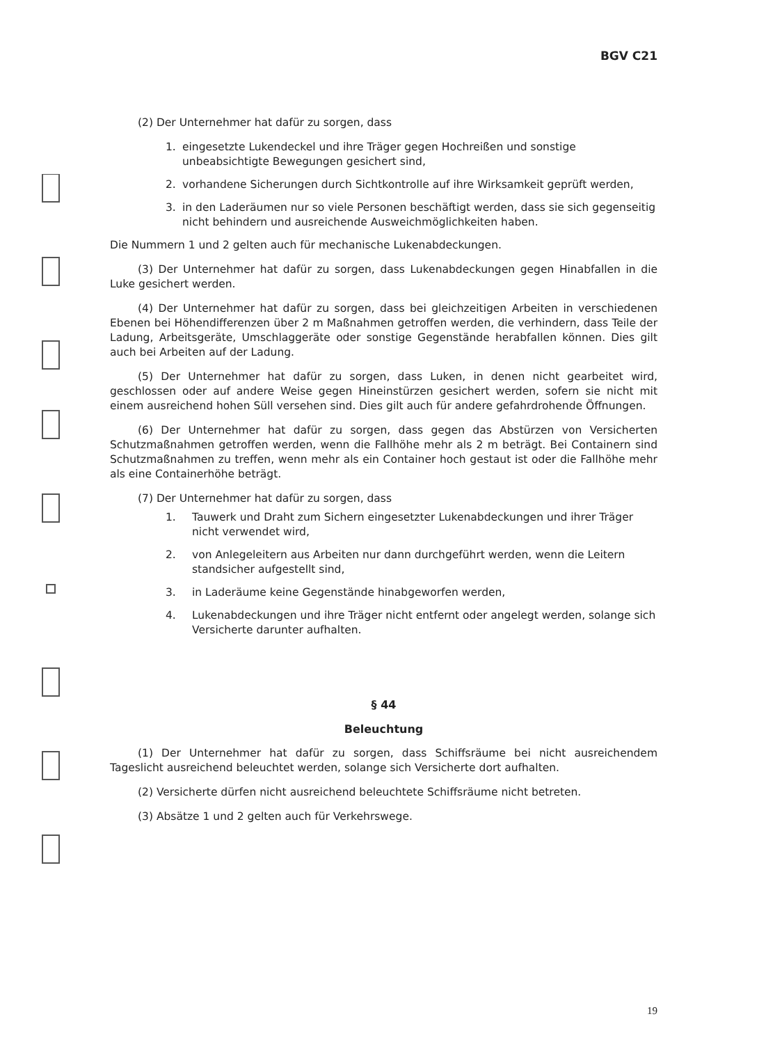BGV C21
(2) Der Unternehmer hat dafür zu sorgen, dass
1. eingesetzte Lukendeckel und ihre Träger gegen Hochreißen und sonstige unbeabsichtigte Bewegungen gesichert sind,
2. vorhandene Sicherungen durch Sichtkontrolle auf ihre Wirksamkeit geprüft werden,
3. in den Laderäumen nur so viele Personen beschäftigt werden, dass sie sich gegenseitig nicht behindern und ausreichende Ausweichmöglichkeiten haben.
Die Nummern 1 und 2 gelten auch für mechanische Lukenabdeckungen.
(3) Der Unternehmer hat dafür zu sorgen, dass Lukenabdeckungen gegen Hinabfallen in die Luke gesichert werden.
(4) Der Unternehmer hat dafür zu sorgen, dass bei gleichzeitigen Arbeiten in verschiedenen Ebenen bei Höhendifferenzen über 2 m Maßnahmen getroffen werden, die verhindern, dass Teile der Ladung, Arbeitsgeräte, Umschlaggeräte oder sonstige Gegenstände herabfallen können. Dies gilt auch bei Arbeiten auf der Ladung.
(5) Der Unternehmer hat dafür zu sorgen, dass Luken, in denen nicht gearbeitet wird, geschlossen oder auf andere Weise gegen Hineinstürzen gesichert werden, sofern sie nicht mit einem ausreichend hohen Süll versehen sind. Dies gilt auch für andere gefahrdrohende Öffnungen.
(6) Der Unternehmer hat dafür zu sorgen, dass gegen das Abstürzen von Versicherten Schutzmaßnahmen getroffen werden, wenn die Fallhöhe mehr als 2 m beträgt. Bei Containern sind Schutzmaßnahmen zu treffen, wenn mehr als ein Container hoch gestaut ist oder die Fallhöhe mehr als eine Containerhöhe beträgt.
(7) Der Unternehmer hat dafür zu sorgen, dass
1. Tauwerk und Draht zum Sichern eingesetzter Lukenabdeckungen und ihrer Träger nicht verwendet wird,
2. von Anlegeleitern aus Arbeiten nur dann durchgeführt werden, wenn die Leitern standsicher aufgestellt sind,
3. in Laderäume keine Gegenstände hinabgeworfen werden,
4. Lukenabdeckungen und ihre Träger nicht entfernt oder angelegt werden, solange sich Versicherte darunter aufhalten.
§ 44
Beleuchtung
(1) Der Unternehmer hat dafür zu sorgen, dass Schiffsräume bei nicht ausreichendem Tageslicht ausreichend beleuchtet werden, solange sich Versicherte dort aufhalten.
(2) Versicherte dürfen nicht ausreichend beleuchtete Schiffsräume nicht betreten.
(3) Absätze 1 und 2 gelten auch für Verkehrswege.
19